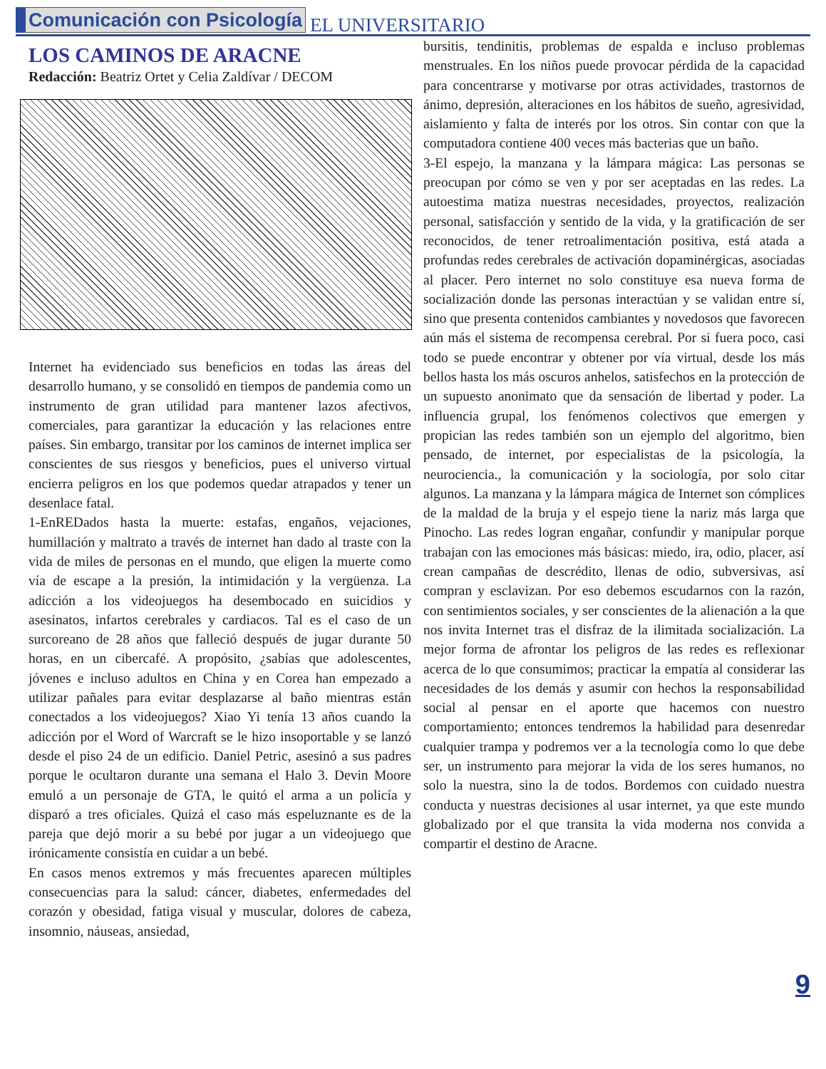Comunicación con Psicología EL UNIVERSITARIO
LOS CAMINOS DE ARACNE
Redacción: Beatriz Ortet y Celia Zaldívar / DECOM
Internet ha evidenciado sus beneficios en todas las áreas del desarrollo humano, y se consolidó en tiempos de pandemia como un instrumento de gran utilidad para mantener lazos afectivos, comerciales, para garantizar la educación y las relaciones entre países. Sin embargo, transitar por los caminos de internet implica ser conscientes de sus riesgos y beneficios, pues el universo virtual encierra peligros en los que podemos quedar atrapados y tener un desenlace fatal.
1-EnREDados hasta la muerte: estafas, engaños, vejaciones, humillación y maltrato a través de internet han dado al traste con la vida de miles de personas en el mundo, que eligen la muerte como vía de escape a la presión, la intimidación y la vergüenza. La adicción a los videojuegos ha desembocado en suicidios y asesinatos, infartos cerebrales y cardiacos. Tal es el caso de un surcoreano de 28 años que falleció después de jugar durante 50 horas, en un cibercafé. A propósito, ¿sabías que adolescentes, jóvenes e incluso adultos en China y en Corea han empezado a utilizar pañales para evitar desplazarse al baño mientras están conectados a los videojuegos? Xiao Yi tenía 13 años cuando la adicción por el Word of Warcraft se le hizo insoportable y se lanzó desde el piso 24 de un edificio. Daniel Petric, asesinó a sus padres porque le ocultaron durante una semana el Halo 3. Devin Moore emuló a un personaje de GTA, le quitó el arma a un policía y disparó a tres oficiales. Quizá el caso más espeluznante es de la pareja que dejó morir a su bebé por jugar a un videojuego que irónicamente consistía en cuidar a un bebé.
En casos menos extremos y más frecuentes aparecen múltiples consecuencias para la salud: cáncer, diabetes, enfermedades del corazón y obesidad, fatiga visual y muscular, dolores de cabeza, insomnio, náuseas, ansiedad,
bursitis, tendinitis, problemas de espalda e incluso problemas menstruales. En los niños puede provocar pérdida de la capacidad para concentrarse y motivarse por otras actividades, trastornos de ánimo, depresión, alteraciones en los hábitos de sueño, agresividad, aislamiento y falta de interés por los otros. Sin contar con que la computadora contiene 400 veces más bacterias que un baño.
3-El espejo, la manzana y la lámpara mágica: Las personas se preocupan por cómo se ven y por ser aceptadas en las redes. La autoestima matiza nuestras necesidades, proyectos, realización personal, satisfacción y sentido de la vida, y la gratificación de ser reconocidos, de tener retroalimentación positiva, está atada a profundas redes cerebrales de activación dopaminérgicas, asociadas al placer. Pero internet no solo constituye esa nueva forma de socialización donde las personas interactúan y se validan entre sí, sino que presenta contenidos cambiantes y novedosos que favorecen aún más el sistema de recompensa cerebral. Por si fuera poco, casi todo se puede encontrar y obtener por vía virtual, desde los más bellos hasta los más oscuros anhelos, satisfechos en la protección de un supuesto anonimato que da sensación de libertad y poder. La influencia grupal, los fenómenos colectivos que emergen y propician las redes también son un ejemplo del algoritmo, bien pensado, de internet, por especialistas de la psicología, la neurociencia., la comunicación y la sociología, por solo citar algunos. La manzana y la lámpara mágica de Internet son cómplices de la maldad de la bruja y el espejo tiene la nariz más larga que Pinocho. Las redes logran engañar, confundir y manipular porque trabajan con las emociones más básicas: miedo, ira, odio, placer, así crean campañas de descrédito, llenas de odio, subversivas, así compran y esclavizan. Por eso debemos escudarnos con la razón, con sentimientos sociales, y ser conscientes de la alienación a la que nos invita Internet tras el disfraz de la ilimitada socialización. La mejor forma de afrontar los peligros de las redes es reflexionar acerca de lo que consumimos; practicar la empatía al considerar las necesidades de los demás y asumir con hechos la responsabilidad social al pensar en el aporte que hacemos con nuestro comportamiento; entonces tendremos la habilidad para desenredar cualquier trampa y podremos ver a la tecnología como lo que debe ser, un instrumento para mejorar la vida de los seres humanos, no solo la nuestra, sino la de todos. Bordemos con cuidado nuestra conducta y nuestras decisiones al usar internet, ya que este mundo globalizado por el que transita la vida moderna nos convida a compartir el destino de Aracne.
9